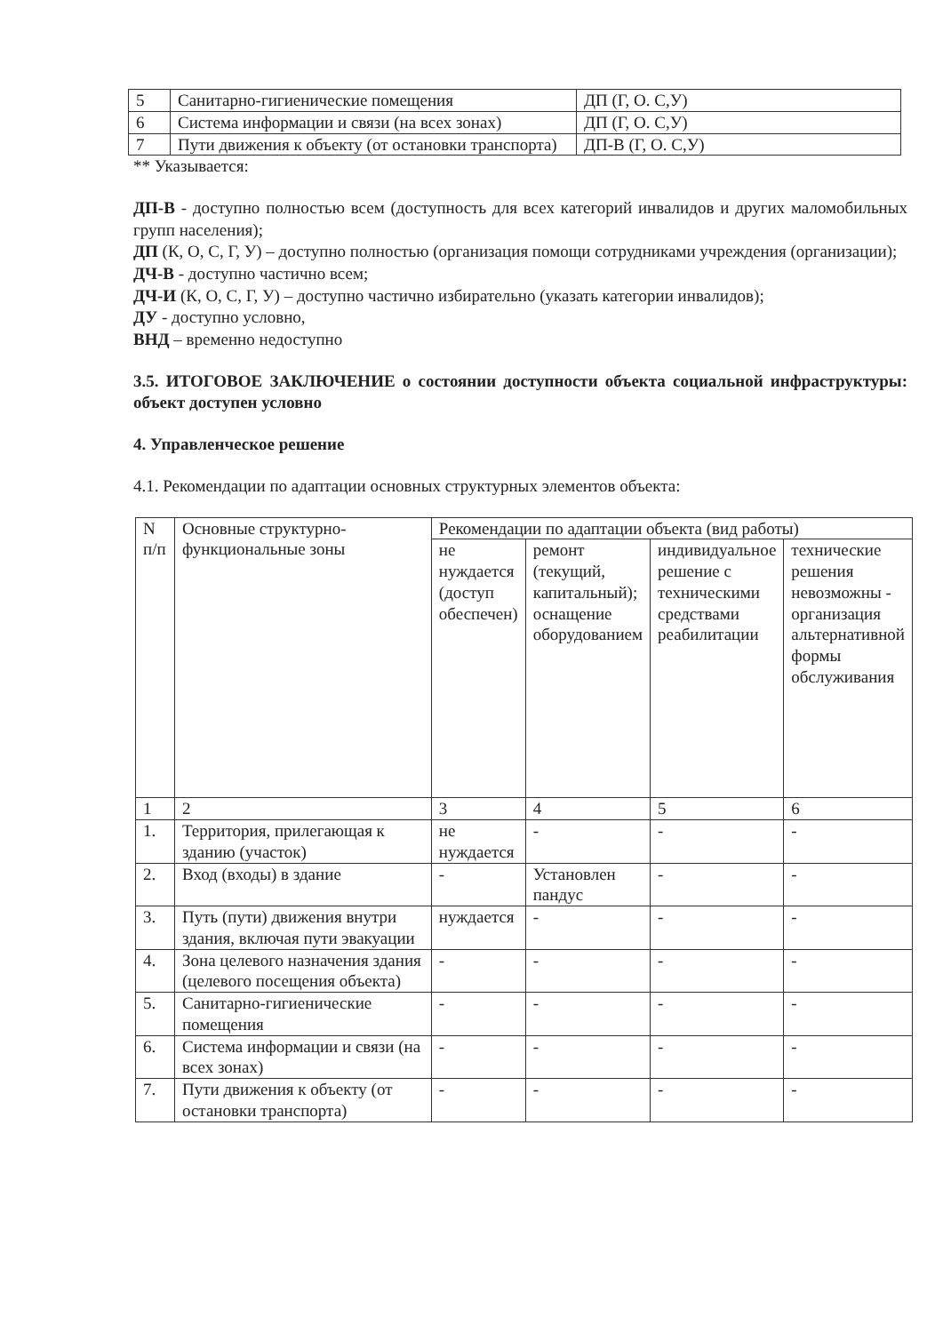| 5 | Санитарно-гигиенические помещения | ДП (Г, О. С,У) |
| 6 | Система информации и связи (на всех зонах) | ДП (Г, О. С,У) |
| 7 | Пути движения к объекту (от остановки транспорта) | ДП-В (Г, О. С,У) |
** Указывается:
ДП-В - доступно полностью всем (доступность для всех категорий инвалидов и других маломобильных групп населения);
ДП (К, О, С, Г, У) – доступно полностью (организация помощи сотрудниками учреждения (организации);
ДЧ-В - доступно частично всем;
ДЧ-И (К, О, С, Г, У) – доступно частично избирательно (указать категории инвалидов);
ДУ - доступно условно,
ВНД – временно недоступно
3.5. ИТОГОВОЕ ЗАКЛЮЧЕНИЕ о состоянии доступности объекта социальной инфраструктуры: объект доступен условно
4. Управленческое решение
4.1. Рекомендации по адаптации основных структурных элементов объекта:
| N п/п | Основные структурно-функциональные зоны | Рекомендации по адаптации объекта (вид работы) | | | |
| --- | --- | --- | --- | --- | --- |
| | | не нуждается (доступ обеспечен) | ремонт (текущий, капитальный); оснащение оборудованием | индивидуальное решение с техническими средствами реабилитации | технические решения невозможны - организация альтернативной формы обслуживания |
| 1 | 2 | 3 | 4 | 5 | 6 |
| 1. | Территория, прилегающая к зданию (участок) | не нуждается | - | - | - |
| 2. | Вход (входы) в здание | - | Установлен пандус | - | - |
| 3. | Путь (пути) движения внутри здания, включая пути эвакуации | нуждается | - | - | - |
| 4. | Зона целевого назначения здания (целевого посещения объекта) | - | - | - | - |
| 5. | Санитарно-гигиенические помещения | - | - | - | - |
| 6. | Система информации и связи (на всех зонах) | - | - | - | - |
| 7. | Пути движения к объекту (от остановки транспорта) | - | - | - | - |